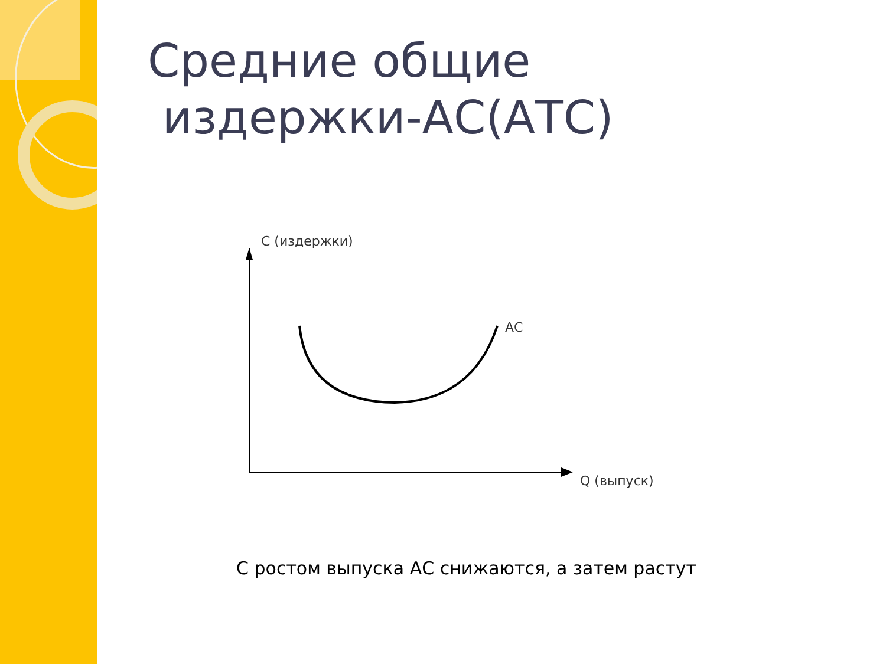Средние общие
издержки-АС(АТС)
С (издержки)
АС
Q (выпуск)
С ростом выпуска АС снижаются, а затем растут